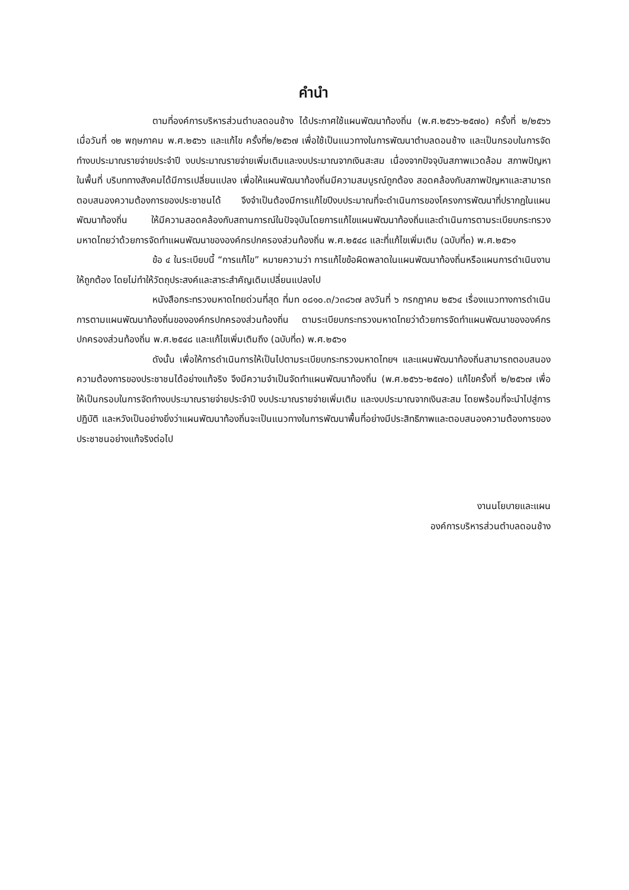คำนำ
ตามที่องค์การบริหารส่วนตำบลดอนช้าง ได้ประกาศใช้แผนพัฒนาท้องถิ่น (พ.ศ.๒๕๖๖-๒๕๗๐) ครั้งที่ ๒/๒๕๖๖ เมื่อวันที่ ๑๒ พฤษภาคม พ.ศ.๒๕๖๖ และแก้ไข ครั้งที่๒/๒๕๖๗ เพื่อใช้เป็นแนวทางในการพัฒนาตำบลดอนช้าง และเป็นกรอบในการจัดทำงบประมาณรายจ่ายประจำปี งบประมาณรายจ่ายเพิ่มเติมและงบประมาณจากเงินสะสม เนื่องจากปัจจุบันสภาพแวดล้อม สภาพปัญหาในพื้นที่ บริบททางสังคมได้มีการเปลี่ยนแปลง เพื่อให้แผนพัฒนาท้องถิ่นมีความสมบูรณ์ถูกต้อง สอดคล้องกับสภาพปัญหาและสามารถตอบสนองความต้องการของประชาชนได้ จึงจำเป็นต้องมีการแก้ไขปีงบประมาณที่จะดำเนินการของโครงการพัฒนาที่ปรากฏในแผนพัฒนาท้องถิ่น ให้มีความสอดคล้องกับสถานการณ์ในปัจจุบันโดยการแก้ไขแผนพัฒนาท้องถิ่นและดำเนินการตามระเบียบกระทรวงมหาดไทยว่าด้วยการจัดทำแผนพัฒนาขององค์กรปกครองส่วนท้องถิ่น พ.ศ.๒๕๔๘ และที่แก้ไขเพิ่มเติม (ฉบับที่๓) พ.ศ.๒๕๖๑
ข้อ ๔ ในระเบียบนี้ “การแก้ไข” หมายความว่า การแก้ไขข้อผิดพลาดในแผนพัฒนาท้องถิ่นหรือแผนการดำเนินงานให้ถูกต้อง โดยไม่ทำให้วัตถุประสงค์และสาระสำคัญเดิมเปลี่ยนแปลงไป
หนังสือกระทรวงมหาดไทยด่วนที่สุด ที่มท ๐๘๑๐.๓/ว๓๘๖๗ ลงวันที่ ๖ กรกฎาคม ๒๕๖๔ เรื่องแนวทางการดำเนินการตามแผนพัฒนาท้องถิ่นขององค์กรปกครองส่วนท้องถิ่น ตามระเบียบกระทรวงมหาดไทยว่าด้วยการจัดทำแผนพัฒนาขององค์กรปกครองส่วนท้องถิ่น พ.ศ.๒๕๔๘ และแก้ไขเพิ่มเติมถึง (ฉบับที่๓) พ.ศ.๒๕๖๑
ดังนั้น เพื่อให้การดำเนินการให้เป็นไปตามระเบียบกระทรวงมหาดไทยฯ และแผนพัฒนาท้องถิ่นสามารถตอบสนองความต้องการของประชาชนได้อย่างแท้จริง จึงมีความจำเป็นจัดทำแผนพัฒนาท้องถิ่น (พ.ศ.๒๕๖๖-๒๕๗๐) แก้ไขครั้งที่ ๒/๒๕๖๗ เพื่อให้เป็นกรอบในการจัดทำงบประมาณรายจ่ายประจำปี งบประมาณรายจ่ายเพิ่มเติม และงบประมาณจากเงินสะสม โดยพร้อมที่จะนำไปสู่การปฏิบัติ และหวังเป็นอย่างยิ่งว่าแผนพัฒนาท้องถิ่นจะเป็นแนวทางในการพัฒนาพื้นที่อย่างมีประสิทธิภาพและตอบสนองความต้องการของประชาชนอย่างแท้จริงต่อไป
งานนโยบายและแผน
องค์การบริหารส่วนตำบลดอนช้าง